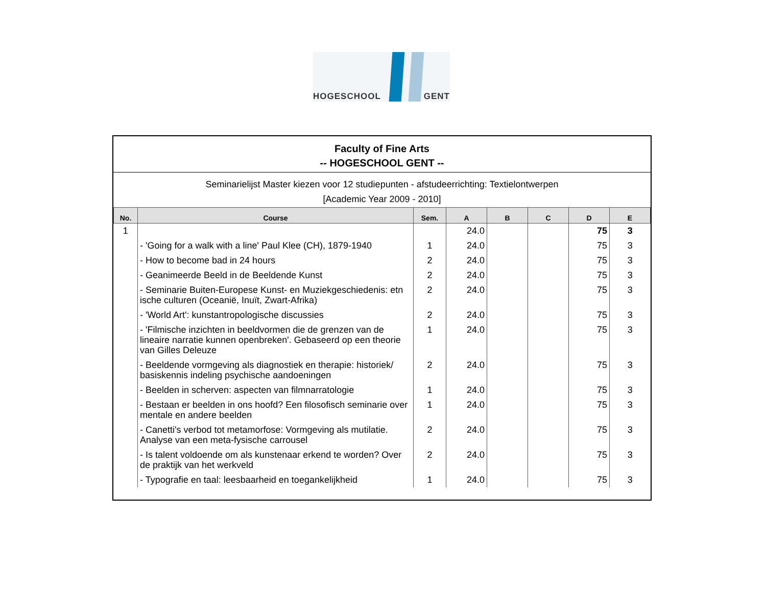HOGESCHOOL GENT
Faculty of Fine Arts
-- HOGESCHOOL GENT --
Seminarielijst Master kiezen voor 12 studiepunten - afstudeerrichting: Textielontwerpen
[Academic Year 2009 - 2010]
| No. | Course | Sem. | A | B | C | D | E |
| --- | --- | --- | --- | --- | --- | --- | --- |
| 1 | | | 24.0 | | | 75 | 3 |
| | - 'Going for a walk with a line' Paul Klee (CH), 1879-1940 | 1 | 24.0 | | | 75 | 3 |
| | - How to become bad in 24 hours | 2 | 24.0 | | | 75 | 3 |
| | - Geanimeerde Beeld in de Beeldende Kunst | 2 | 24.0 | | | 75 | 3 |
| | - Seminarie Buiten-Europese Kunst- en Muziekgeschiedenis: etn ische culturen (Oceanië, Inuït, Zwart-Afrika) | 2 | 24.0 | | | 75 | 3 |
| | - 'World Art': kunstantropologische discussies | 2 | 24.0 | | | 75 | 3 |
| | - 'Filmische inzichten in beeldvormen die de grenzen van de lineaire narratie kunnen openbreken'. Gebaseerd op een theorie van Gilles Deleuze | 1 | 24.0 | | | 75 | 3 |
| | - Beeldende vormgeving als diagnostiek en therapie: historiek/ basiskennis indeling psychische aandoeningen | 2 | 24.0 | | | 75 | 3 |
| | - Beelden in scherven: aspecten van filmnarratologie | 1 | 24.0 | | | 75 | 3 |
| | - Bestaan er beelden in ons hoofd? Een filosofisch seminarie over mentale en andere beelden | 1 | 24.0 | | | 75 | 3 |
| | - Canetti's verbod tot metamorfose: Vormgeving als mutilatie. Analyse van een meta-fysische carrousel | 2 | 24.0 | | | 75 | 3 |
| | - Is talent voldoende om als kunstenaar erkend te worden? Over de praktijk van het werkveld | 2 | 24.0 | | | 75 | 3 |
| | - Typografie en taal: leesbaarheid en toegankelijkheid | 1 | 24.0 | | | 75 | 3 |